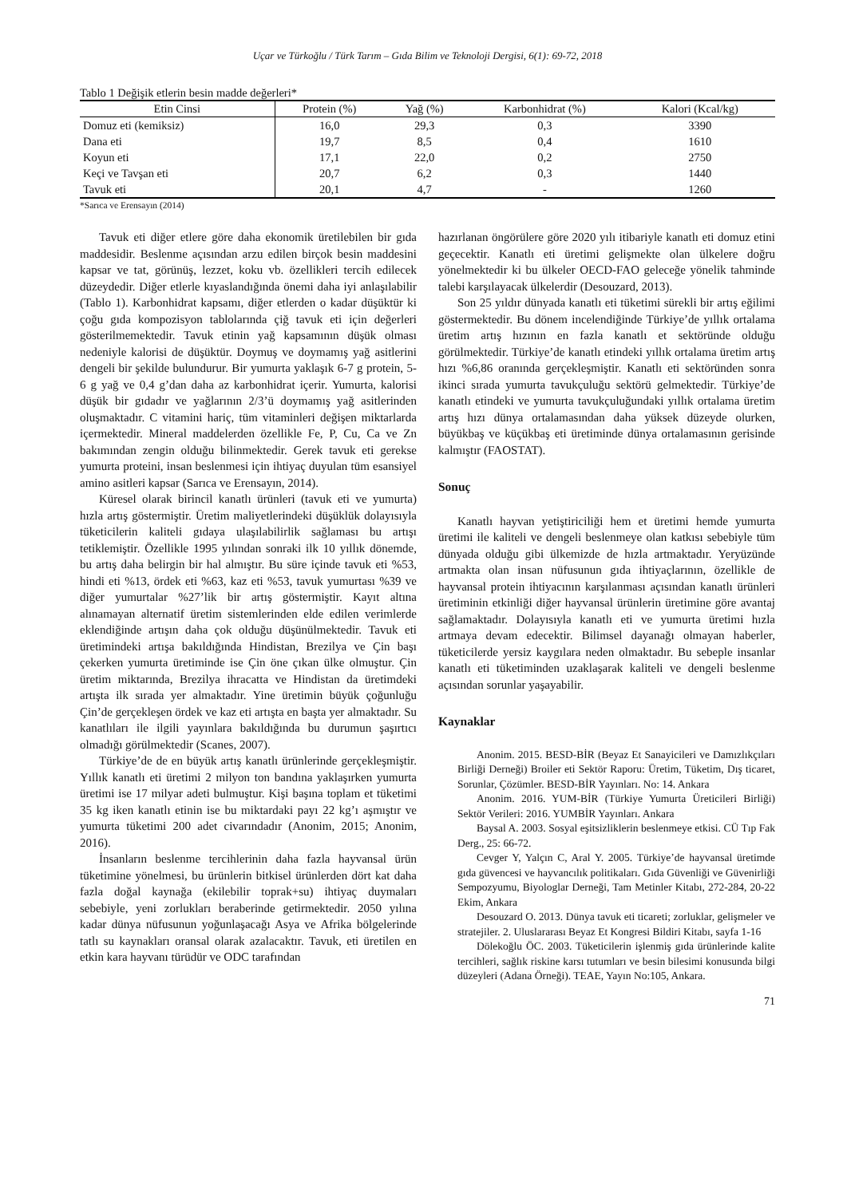Uçar ve Türkoğlu / Türk Tarım – Gıda Bilim ve Teknoloji Dergisi, 6(1): 69-72, 2018
Tablo 1 Değişik etlerin besin madde değerleri*
| Etin Cinsi | Protein (%) | Yağ (%) | Karbonhidrat (%) | Kalori (Kcal/kg) |
| --- | --- | --- | --- | --- |
| Domuz eti (kemiksiz) | 16,0 | 29,3 | 0,3 | 3390 |
| Dana eti | 19,7 | 8,5 | 0,4 | 1610 |
| Koyun eti | 17,1 | 22,0 | 0,2 | 2750 |
| Keçi ve Tavşan eti | 20,7 | 6,2 | 0,3 | 1440 |
| Tavuk eti | 20,1 | 4,7 | - | 1260 |
*Sarıca ve Erensayın (2014)
Tavuk eti diğer etlere göre daha ekonomik üretilebilen bir gıda maddesidir. Beslenme açısından arzu edilen birçok besin maddesini kapsar ve tat, görünüş, lezzet, koku vb. özellikleri tercih edilecek düzeydedir. Diğer etlerle kıyaslandığında önemi daha iyi anlaşılabilir (Tablo 1). Karbonhidrat kapsamı, diğer etlerden o kadar düşüktür ki çoğu gıda kompozisyon tablolarında çiğ tavuk eti için değerleri gösterilmemektedir. Tavuk etinin yağ kapsamının düşük olması nedeniyle kalorisi de düşüktür. Doymuş ve doymamış yağ asitlerini dengeli bir şekilde bulundurur. Bir yumurta yaklaşık 6-7 g protein, 5-6 g yağ ve 0,4 g’dan daha az karbonhidrat içerir. Yumurta, kalorisi düşük bir gıdadır ve yağlarının 2/3’ü doymamış yağ asitlerinden oluşmaktadır. C vitamini hariç, tüm vitaminleri değişen miktarlarda içermektedir. Mineral maddelerden özellikle Fe, P, Cu, Ca ve Zn bakımından zengin olduğu bilinmektedir. Gerek tavuk eti gerekse yumurta proteini, insan beslenmesi için ihtiyaç duyulan tüm esansiyel amino asitleri kapsar (Sarıca ve Erensayın, 2014).
Küresel olarak birincil kanatlı ürünleri (tavuk eti ve yumurta) hızla artış göstermiştir. Üretim maliyetlerindeki düşüklük dolayısıyla tüketicilerin kaliteli gıdaya ulaşılabilirlik sağlaması bu artışı tetiklemiştir. Özellikle 1995 yılından sonraki ilk 10 yıllık dönemde, bu artış daha belirgin bir hal almıştır. Bu süre içinde tavuk eti %53, hindi eti %13, ördek eti %63, kaz eti %53, tavuk yumurtası %39 ve diğer yumurtalar %27’lik bir artış göstermiştir. Kayıt altına alınamayan alternatif üretim sistemlerinden elde edilen verimlerde eklendiğinde artışın daha çok olduğu düşünülmektedir. Tavuk eti üretimindeki artışa bakıldığında Hindistan, Brezilya ve Çin başı çekerken yumurta üretiminde ise Çin öne çıkan ülke olmuştur. Çin üretim miktarında, Brezilya ihracatta ve Hindistan da üretimdeki artışta ilk sırada yer almaktadır. Yine üretimin büyük çoğunluğu Çin’de gerçekleşen ördek ve kaz eti artışta en başta yer almaktadır. Su kanatlıları ile ilgili yayınlara bakıldığında bu durumun şaşırtıcı olmadığı görülmektedir (Scanes, 2007).
Türkiye’de de en büyük artış kanatlı ürünlerinde gerçekleşmiştir. Yıllık kanatlı eti üretimi 2 milyon ton bandına yaklaşırken yumurta üretimi ise 17 milyar adeti bulmuştur. Kişi başına toplam et tüketimi 35 kg iken kanatlı etinin ise bu miktardaki payı 22 kg’ı aşmıştır ve yumurta tüketimi 200 adet civarındadır (Anonim, 2015; Anonim, 2016).
İnsanların beslenme tercihlerinin daha fazla hayvansal ürün tüketimine yönelmesi, bu ürünlerin bitkisel ürünlerden dört kat daha fazla doğal kaynağa (ekilebilir toprak+su) ihtiyaç duymaları sebebiyle, yeni zorlukları beraberinde getirmektedir. 2050 yılına kadar dünya nüfusunun yoğunlaşacağı Asya ve Afrika bölgelerinde tatlı su kaynakları oransal olarak azalacaktır. Tavuk, eti üretilen en etkin kara hayvanı türüdür ve ODC tarafından
hazırlanan öngörülere göre 2020 yılı itibariyle kanatlı eti domuz etini geçecektir. Kanatlı eti üretimi gelişmekte olan ülkelere doğru yönelmektedir ki bu ülkeler OECD-FAO geleceğe yönelik tahminde talebi karşılayacak ülkelerdir (Desouzard, 2013).
Son 25 yıldır dünyada kanatlı eti tüketimi sürekli bir artış eğilimi göstermektedir. Bu dönem incelendiğinde Türkiye’de yıllık ortalama üretim artış hızının en fazla kanatlı et sektöründe olduğu görülmektedir. Türkiye’de kanatlı etindeki yıllık ortalama üretim artış hızı %6,86 oranında gerçekleşmiştir. Kanatlı eti sektöründen sonra ikinci sırada yumurta tavukçuluğu sektörü gelmektedir. Türkiye’de kanatlı etindeki ve yumurta tavukçuluğundaki yıllık ortalama üretim artış hızı dünya ortalamasından daha yüksek düzeyde olurken, büyükbaş ve küçükbaş eti üretiminde dünya ortalamasının gerisinde kalmıştır (FAOSTAT).
Sonuç
Kanatlı hayvan yetiştiriciliği hem et üretimi hemde yumurta üretimi ile kaliteli ve dengeli beslenmeye olan katkısı sebebiyle tüm dünyada olduğu gibi ülkemizde de hızla artmaktadır. Yeryüzünde artmakta olan insan nüfusunun gıda ihtiyaçlarının, özellikle de hayvansal protein ihtiyacının karşılanması açısından kanatlı ürünleri üretiminin etkinliği diğer hayvansal ürünlerin üretimine göre avantaj sağlamaktadır. Dolayısıyla kanatlı eti ve yumurta üretimi hızla artmaya devam edecektir. Bilimsel dayanağı olmayan haberler, tüketicilerde yersiz kaygılara neden olmaktadır. Bu sebeple insanlar kanatlı eti tüketiminden uzaklaşarak kaliteli ve dengeli beslenme açısından sorunlar yaşayabilir.
Kaynaklar
Anonim. 2015. BESD-BİR (Beyaz Et Sanayicileri ve Damızlıkçıları Birliği Derneği) Broiler eti Sektör Raporu: Üretim, Tüketim, Dış ticaret, Sorunlar, Çözümler. BESD-BİR Yayınları. No: 14. Ankara
Anonim. 2016. YUM-BİR (Türkiye Yumurta Üreticileri Birliği) Sektör Verileri: 2016. YUMBİR Yayınları. Ankara
Baysal A. 2003. Sosyal eşitsizliklerin beslenmeye etkisi. CÜ Tıp Fak Derg., 25: 66-72.
Cevger Y, Yalçın C, Aral Y. 2005. Türkiye’de hayvansal üretimde gıda güvencesi ve hayvancılık politikaları. Gıda Güvenliği ve Güvenirliği Sempozyumu, Biyologlar Derneği, Tam Metinler Kitabı, 272-284, 20-22 Ekim, Ankara
Desouzard O. 2013. Dünya tavuk eti ticareti; zorluklar, gelişmeler ve stratejiler. 2. Uluslararası Beyaz Et Kongresi Bildiri Kitabı, sayfa 1-16
Dölekoğlu ÖC. 2003. Tüketicilerin işlenmiş gıda ürünlerinde kalite tercihleri, sağlık riskine karsı tutumları ve besin bilesimi konusunda bilgi düzeyleri (Adana Örneği). TEAE, Yayın No:105, Ankara.
71